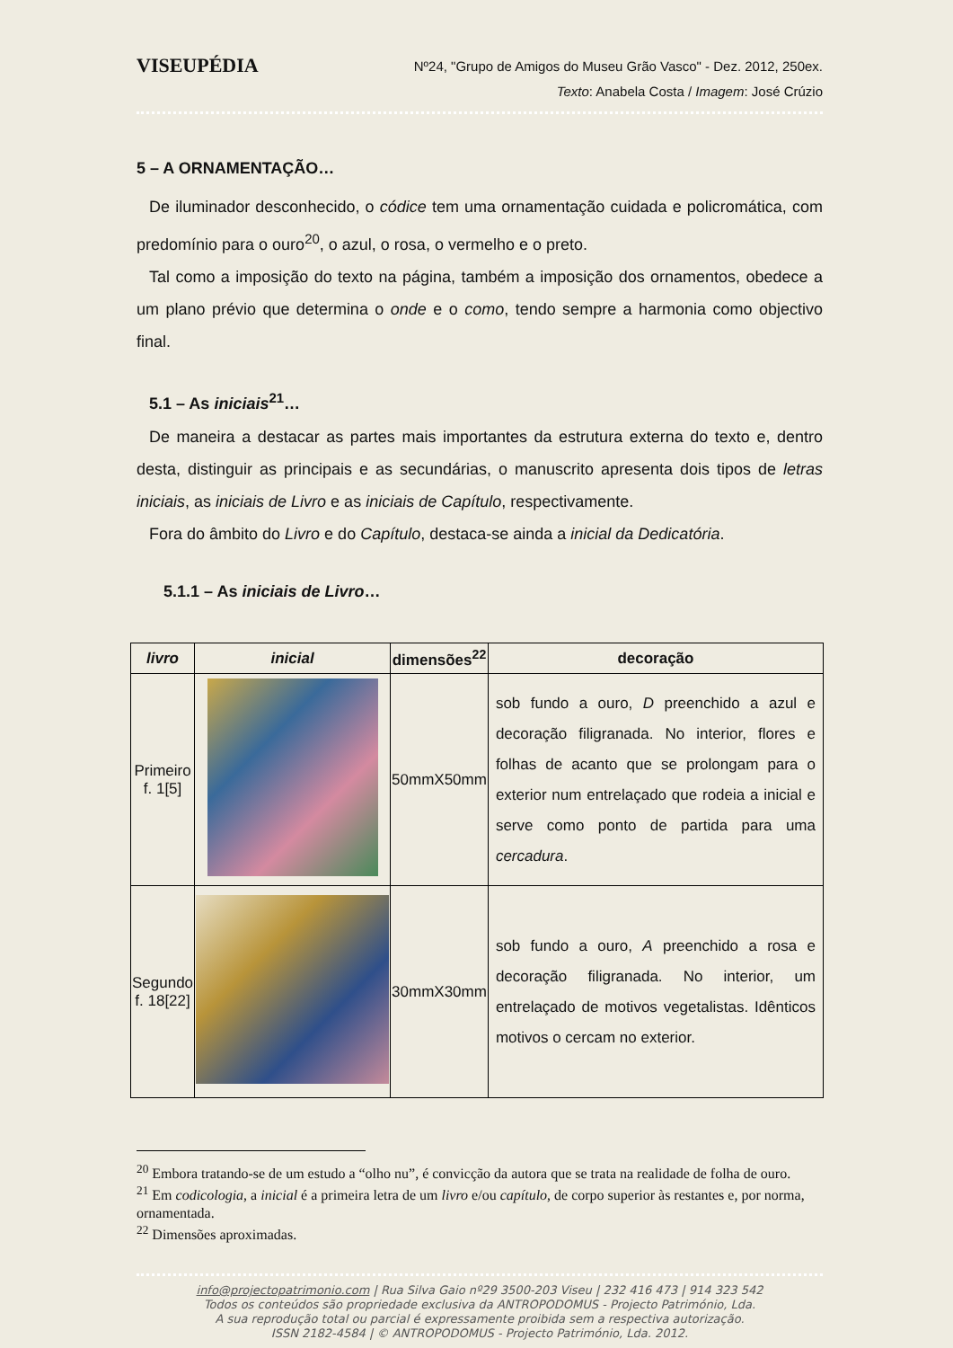VISEUPÉDIA
Nº24, "Grupo de Amigos do Museu Grão Vasco" - Dez. 2012, 250ex.
Texto: Anabela Costa / Imagem: José Crúzio
5 – A ORNAMENTAÇÃO…
De iluminador desconhecido, o códice tem uma ornamentação cuidada e policromática, com predomínio para o ouro<sup>20</sup>, o azul, o rosa, o vermelho e o preto.
Tal como a imposição do texto na página, também a imposição dos ornamentos, obedece a um plano prévio que determina o onde e o como, tendo sempre a harmonia como objectivo final.
5.1 – As iniciais<sup>21</sup>…
De maneira a destacar as partes mais importantes da estrutura externa do texto e, dentro desta, distinguir as principais e as secundárias, o manuscrito apresenta dois tipos de letras iniciais, as iniciais de Livro e as iniciais de Capítulo, respectivamente.
Fora do âmbito do Livro e do Capítulo, destaca-se ainda a inicial da Dedicatória.
5.1.1 – As iniciais de Livro…
| livro | inicial | dimensões<sup>22</sup> | decoração |
| --- | --- | --- | --- |
| Primeiro f. 1[5] | | 50mmX50mm | sob fundo a ouro, D preenchido a azul e decoração filigranada. No interior, flores e folhas de acanto que se prolongam para o exterior num entrelaçado que rodeia a inicial e serve como ponto de partida para uma cercadura . |
| Segundo f. 18[22] | | 30mmX30mm | sob fundo a ouro, A preenchido a rosa e decoração filigranada. No interior, um entrelaçado de motivos vegetalistas. Idênticos motivos o cercam no exterior. |
<sup>20</sup> Embora tratando-se de um estudo a “olho nu”, é convicção da autora que se trata na realidade de folha de ouro.
<sup>21</sup> Em codicologia, a inicial é a primeira letra de um livro e/ou capítulo, de corpo superior às restantes e, por norma, ornamentada.
<sup>22</sup> Dimensões aproximadas.
info@projectopatrimonio.com | Rua Silva Gaio nº29 3500-203 Viseu | 232 416 473 | 914 323 542
Todos os conteúdos são propriedade exclusiva da ANTROPODOMUS - Projecto Património, Lda.
A sua reprodução total ou parcial é expressamente proibida sem a respectiva autorização.
ISSN 2182-4584 | © ANTROPODOMUS - Projecto Património, Lda. 2012.